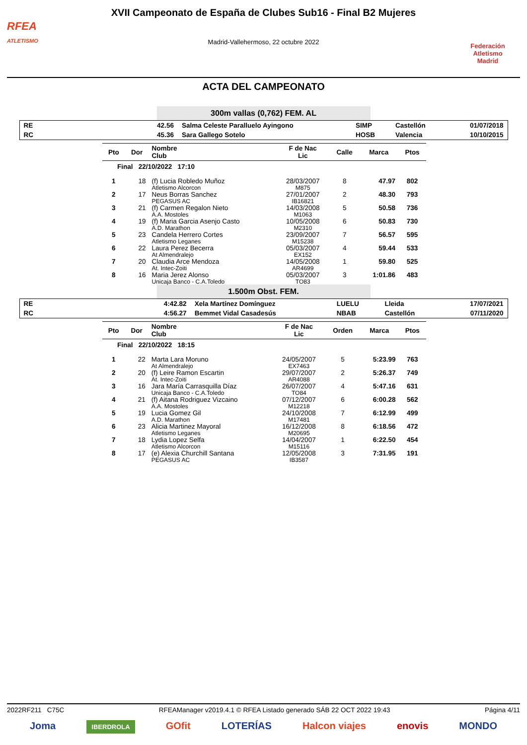RFEA
ATLETISMO
XVII Campeonato de España de Clubes Sub16 - Final B2 Mujeres
Madrid-Vallehermoso, 22 octubre 2022
Federación Atletismo
Madrid
ACTA DEL CAMPEONATO
300m vallas (0,762) FEM. AL
| RE | 42.56 | Salma Celeste Paralluelo Ayingono | SIMP | Castellón | 01/07/2018 |
| RC | 45.36 | Sara Gallego Sotelo | HOSB | Valencia | 10/10/2015 |
| Pto | Dor | Nombre Club | F de Nac Lic | Calle | Marca | Ptos |
| --- | --- | --- | --- | --- | --- | --- |
| Final 22/10/2022 17:10 | | | | | | |
| 1 | 18 | (f) Lucia Robledo Muñoz Atletismo Alcorcon | 28/03/2007 M875 | 8 | 47.97 | 802 |
| 2 | 17 | Neus Borras Sanchez PEGASUS AC | 27/01/2007 IB16821 | 2 | 48.30 | 793 |
| 3 | 21 | (f) Carmen Regalon Nieto A.A. Mostoles | 14/03/2008 M1063 | 5 | 50.58 | 736 |
| 4 | 19 | (f) Maria Garcia Asenjo Casto A.D. Marathon | 10/05/2008 M2310 | 6 | 50.83 | 730 |
| 5 | 23 | Candela Herrero Cortes Atletismo Leganes | 23/09/2007 M15238 | 7 | 56.57 | 595 |
| 6 | 22 | Laura Perez Becerra At Almendralejo | 05/03/2007 EX152 | 4 | 59.44 | 533 |
| 7 | 20 | Claudia Arce Mendoza At. Intec-Zoiti | 14/05/2008 AR4699 | 1 | 59.80 | 525 |
| 8 | 16 | Maria Jerez Alonso Unicaja Banco - C.A.Toledo | 05/03/2007 TO83 | 3 | 1:01.86 | 483 |
1.500m Obst. FEM.
| RE | 4:42.82 | Xela Martínez Domínguez | LUELU | Lleida | 17/07/2021 |
| RC | 4:56.27 | Bemmet Vidal Casadesús | NBAB | Castellón | 07/11/2020 |
| Pto | Dor | Nombre Club | F de Nac Lic | Orden | Marca | Ptos |
| --- | --- | --- | --- | --- | --- | --- |
| Final 22/10/2022 18:15 | | | | | | |
| 1 | 22 | Marta Lara Moruno At Almendralejo | 24/05/2007 EX7463 | 5 | 5:23.99 | 763 |
| 2 | 20 | (f) Leire Ramon Escartin At. Intec-Zoiti | 29/07/2007 AR4088 | 2 | 5:26.37 | 749 |
| 3 | 16 | Jara María Carrasquilla Díaz Unicaja Banco - C.A.Toledo | 26/07/2007 TO84 | 4 | 5:47.16 | 631 |
| 4 | 21 | (f) Aitana Rodriguez Vizcaino A.A. Mostoles | 07/12/2007 M12218 | 6 | 6:00.28 | 562 |
| 5 | 19 | Lucia Gomez Gil A.D. Marathon | 24/10/2008 M17481 | 7 | 6:12.99 | 499 |
| 6 | 23 | Alicia Martinez Mayoral Atletismo Leganes | 16/12/2008 M20695 | 8 | 6:18.56 | 472 |
| 7 | 18 | Lydia Lopez Selfa Atletismo Alcorcon | 14/04/2007 M15116 | 1 | 6:22.50 | 454 |
| 8 | 17 | (e) Alexia Churchill Santana PEGASUS AC | 12/05/2008 IB3587 | 3 | 7:31.95 | 191 |
2022RF211 C75C RFEAManager v2019.4.1 © RFEA Listado generado SÁB 22 OCT 2022 19:43 Página 4/11
Joma IBERDROLA GOfit LOTERÍAS Halcon viajes enovis MONDO